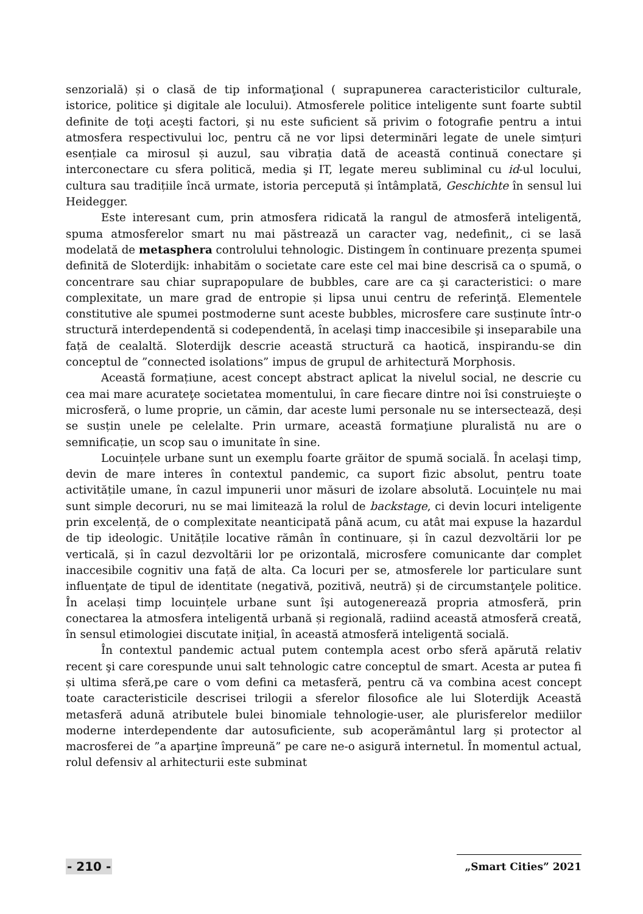senzorială) și o clasă de tip informaţional ( suprapunerea caracteristicilor culturale, istorice, politice şi digitale ale locului). Atmosferele politice inteligente sunt foarte subtil definite de toţi aceşti factori, şi nu este suficient să privim o fotografie pentru a intui atmosfera respectivului loc, pentru că ne vor lipsi determinări legate de unele simțuri esențiale ca mirosul și auzul, sau vibrația dată de această continuă conectare şi interconectare cu sfera politică, media şi IT, legate mereu subliminal cu id-ul locului, cultura sau tradițiile încă urmate, istoria percepută și întâmplată, Geschichte în sensul lui Heidegger.
Este interesant cum, prin atmosfera ridicată la rangul de atmosferă inteligentă, spuma atmosferelor smart nu mai păstrează un caracter vag, nedefinit,, ci se lasă modelată de metasphera controlului tehnologic. Distingem în continuare prezența spumei definită de Sloterdijk: inhabităm o societate care este cel mai bine descrisă ca o spumă, o concentrare sau chiar suprapopulare de bubbles, care are ca şi caracteristici: o mare complexitate, un mare grad de entropie și lipsa unui centru de referinţă. Elementele constitutive ale spumei postmoderne sunt aceste bubbles, microsfere care susținute într-o structură interdependentă si codependentă, în acelaşi timp inaccesibile şi inseparabile una față de cealaltă. Sloterdijk descrie această structură ca haotică, inspirandu-se din conceptul de ”connected isolations” impus de grupul de arhitectură Morphosis.
Această formațiune, acest concept abstract aplicat la nivelul social, ne descrie cu cea mai mare acurateţe societatea momentului, în care fiecare dintre noi îsi construieşte o microsferă, o lume proprie, un cămin, dar aceste lumi personale nu se intersectează, deși se susțin unele pe celelalte. Prin urmare, această formaţiune pluralistă nu are o semnificație, un scop sau o imunitate în sine.
Locuințele urbane sunt un exemplu foarte grăitor de spumă socială. În acelaşi timp, devin de mare interes în contextul pandemic, ca suport fizic absolut, pentru toate activitățile umane, în cazul impunerii unor măsuri de izolare absolută. Locuințele nu mai sunt simple decoruri, nu se mai limitează la rolul de backstage, ci devin locuri inteligente prin excelență, de o complexitate neanticipată până acum, cu atât mai expuse la hazardul de tip ideologic. Unitățile locative rămân în continuare, și în cazul dezvoltării lor pe verticală, și în cazul dezvoltării lor pe orizontală, microsfere comunicante dar complet inaccesibile cognitiv una față de alta. Ca locuri per se, atmosferele lor particulare sunt influenţate de tipul de identitate (negativă, pozitivă, neutră) și de circumstanţele politice. În același timp locuințele urbane sunt îşi autogenerează propria atmosferă, prin conectarea la atmosfera inteligentă urbană și regională, radiind această atmosferă creată, în sensul etimologiei discutate iniţial, în această atmosferă inteligentă socială.
În contextul pandemic actual putem contempla acest orbo sferă apărută relativ recent şi care corespunde unui salt tehnologic catre conceptul de smart. Acesta ar putea fi și ultima sferă,pe care o vom defini ca metasferă, pentru că va combina acest concept toate caracteristicile descrisei trilogii a sferelor filosofice ale lui Sloterdijk Această metasferă adună atributele bulei binomiale tehnologie-user, ale plurisferelor mediilor moderne interdependente dar autosuficiente, sub acoperământul larg și protector al macrosferei de ”a aparţine împreună” pe care ne-o asigură internetul. În momentul actual, rolul defensiv al arhitecturii este subminat
- 210 - „Smart Cities” 2021